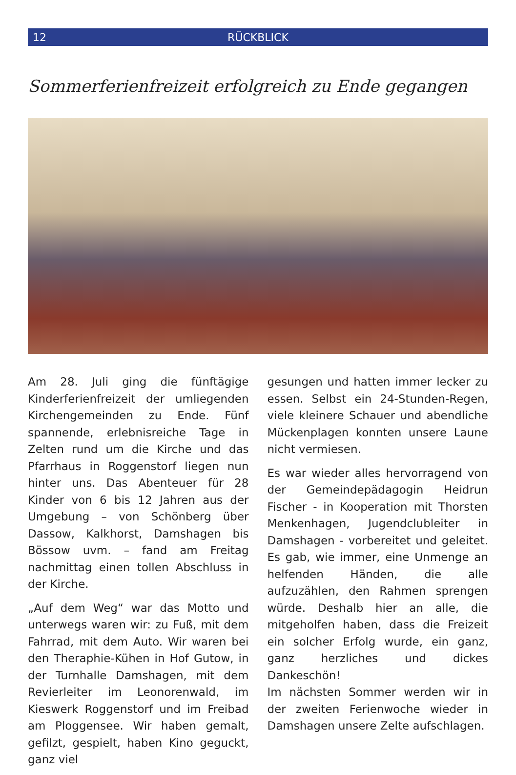12 RÜCKBLICK
Sommerferienfreizeit erfolgreich zu Ende gegangen
Am 28. Juli ging die fünftägige Kinderferienfreizeit der umliegenden Kirchengemeinden zu Ende. Fünf spannende, erlebnisreiche Tage in Zelten rund um die Kirche und das Pfarrhaus in Roggenstorf liegen nun hinter uns. Das Abenteuer für 28 Kinder von 6 bis 12 Jahren aus der Umgebung – von Schönberg über Dassow, Kalkhorst, Damshagen bis Bössow uvm. – fand am Freitag nachmittag einen tollen Abschluss in der Kirche.
„Auf dem Weg“ war das Motto und unterwegs waren wir: zu Fuß, mit dem Fahrrad, mit dem Auto. Wir waren bei den Theraphie-Kühen in Hof Gutow, in der Turnhalle Damshagen, mit dem Revierleiter im Leonorenwald, im Kieswerk Roggenstorf und im Freibad am Ploggensee. Wir haben gemalt, gefilzt, gespielt, haben Kino geguckt, ganz viel
gesungen und hatten immer lecker zu essen. Selbst ein 24-Stunden-Regen, viele kleinere Schauer und abendliche Mückenplagen konnten unsere Laune nicht vermiesen.
Es war wieder alles hervorragend von der Gemeindepädagogin Heidrun Fischer - in Kooperation mit Thorsten Menkenhagen, Jugendclubleiter in Damshagen - vorbereitet und geleitet. Es gab, wie immer, eine Unmenge an helfenden Händen, die alle aufzuzählen, den Rahmen sprengen würde. Deshalb hier an alle, die mitgeholfen haben, dass die Freizeit ein solcher Erfolg wurde, ein ganz, ganz herzliches und dickes Dankeschön!
Im nächsten Sommer werden wir in der zweiten Ferienwoche wieder in Damshagen unsere Zelte aufschlagen.